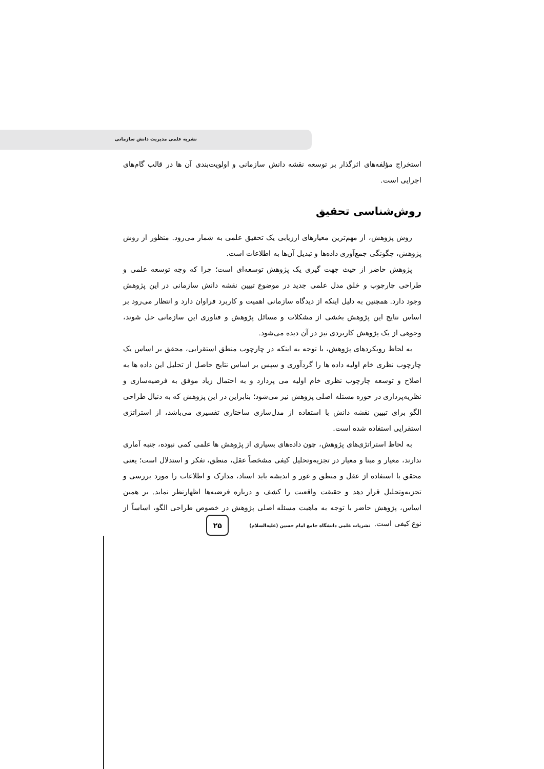نشریه علمی مدیریت دانش سازمانی
استخراج مؤلفه‌های اثرگذار بر توسعه نقشه دانش سازمانی و اولویت‌بندی آن ها در قالب گام‌های اجرایی است.
روش‌شناسی تحقیق
روش پژوهش، از مهم‌ترین معیارهای ارزیابی یک تحقیق علمی به شمار می‌رود. منظور از روش پژوهش، چگونگی جمع‌آوری داده‌ها و تبدیل آن‌ها به اطلاعات است.
پژوهش حاضر از حیث جهت گیری یک پژوهش توسعه‌ای است؛ چرا که وجه توسعه علمی و طراحی چارچوب و خلق مدل علمی جدید در موضوع تبیین نقشه دانش سازمانی در این پژوهش وجود دارد. همچنین به دلیل اینکه از دیدگاه سازمانی اهمیت و کاربرد فراوان دارد و انتظار می‌رود بر اساس نتایج این پژوهش بخشی از مشکلات و مسائل پژوهش و فناوری این سازمانی حل شوند، وجوهی از یک پژوهش کاربردی نیز در آن دیده می‌شود.
به لحاظ رویکردهای پژوهش، با توجه به اینکه در چارچوب منطق استقرایی، محقق بر اساس یک چارچوب نظری خام اولیه داده ها را گردآوری و سپس بر اساس نتایج حاصل از تحلیل این داده ها به اصلاح و توسعه چارچوب نظری خام اولیه می پردازد و به احتمال زیاد موفق به فرضیه‌سازی و نظریه‌پردازی در حوزه مسئله اصلی پژوهش نیز می‌شود؛ بنابراین در این پژوهش که به دنبال طراحی الگو برای تبیین نقشه دانش با استفاده از مدل‌سازی ساختاری تفسیری می‌باشد، از استراتژی استقرایی استفاده شده است.
به لحاظ استراتژی‌های پژوهش، چون داده‌های بسیاری از پژوهش ها علمی کمی نبوده، جنبه آماری ندارند، معیار و مبنا و معیار در تجزیه‌وتحلیل کیفی مشخصاً عقل، منطق، تفکر و استدلال است؛ یعنی محقق با استفاده از عقل و منطق و غور و اندیشه باید اسناد، مدارک و اطلاعات را مورد بررسی و تجزیه‌وتحلیل قرار دهد و حقیقت واقعیت را کشف و درباره فرضیه‌ها اظهارنظر نماید. بر همین اساس، پژوهش حاضر با توجه به ماهیت مسئله اصلی پژوهش در خصوص طراحی الگو، اساساً از نوع کیفی است.
نشریات علمی دانشگاه جامع امام حسین (علیه‌السلام)
۲۵